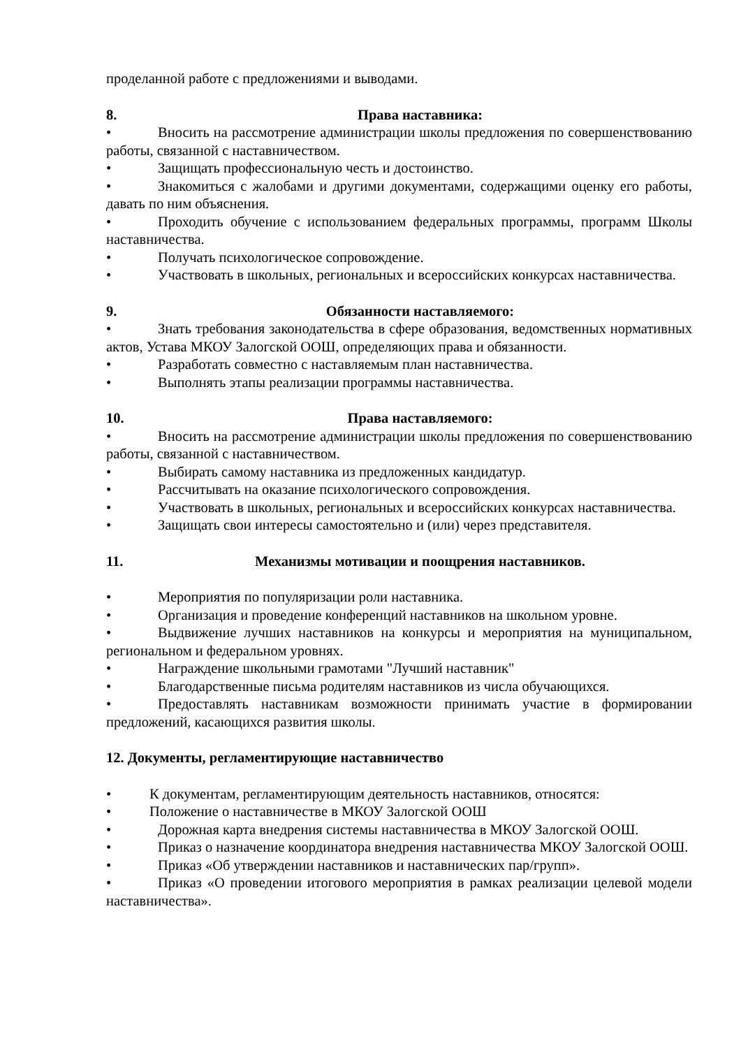проделанной работе с предложениями и выводами.
8. Права наставника:
• Вносить на рассмотрение администрации школы предложения по совершенствованию работы, связанной с наставничеством.
• Защищать профессиональную честь и достоинство.
• Знакомиться с жалобами и другими документами, содержащими оценку его работы, давать по ним объяснения.
• Проходить обучение с использованием федеральных программы, программ Школы наставничества.
• Получать психологическое сопровождение.
• Участвовать в школьных, региональных и всероссийских конкурсах наставничества.
9. Обязанности наставляемого:
• Знать требования законодательства в сфере образования, ведомственных нормативных актов, Устава МКОУ Залогской ООШ, определяющих права и обязанности.
• Разработать совместно с наставляемым план наставничества.
• Выполнять этапы реализации программы наставничества.
10. Права наставляемого:
• Вносить на рассмотрение администрации школы предложения по совершенствованию работы, связанной с наставничеством.
• Выбирать самому наставника из предложенных кандидатур.
• Рассчитывать на оказание психологического сопровождения.
• Участвовать в школьных, региональных и всероссийских конкурсах наставничества.
• Защищать свои интересы самостоятельно и (или) через представителя.
11. Механизмы мотивации и поощрения наставников.
• Мероприятия по популяризации роли наставника.
• Организация и проведение конференций наставников на школьном уровне.
• Выдвижение лучших наставников на конкурсы и мероприятия на муниципальном, региональном и федеральном уровнях.
• Награждение школьными грамотами "Лучший наставник"
• Благодарственные письма родителям наставников из числа обучающихся.
• Предоставлять наставникам возможности принимать участие в формировании предложений, касающихся развития школы.
12. Документы, регламентирующие наставничество
• К документам, регламентирующим деятельность наставников, относятся:
• Положение о наставничестве в МКОУ Залогской ООШ
• Дорожная карта внедрения системы наставничества в МКОУ Залогской ООШ.
• Приказ о назначение координатора внедрения наставничества МКОУ Залогской ООШ.
• Приказ «Об утверждении наставников и наставнических пар/групп».
• Приказ «О проведении итогового мероприятия в рамках реализации целевой модели наставничества».